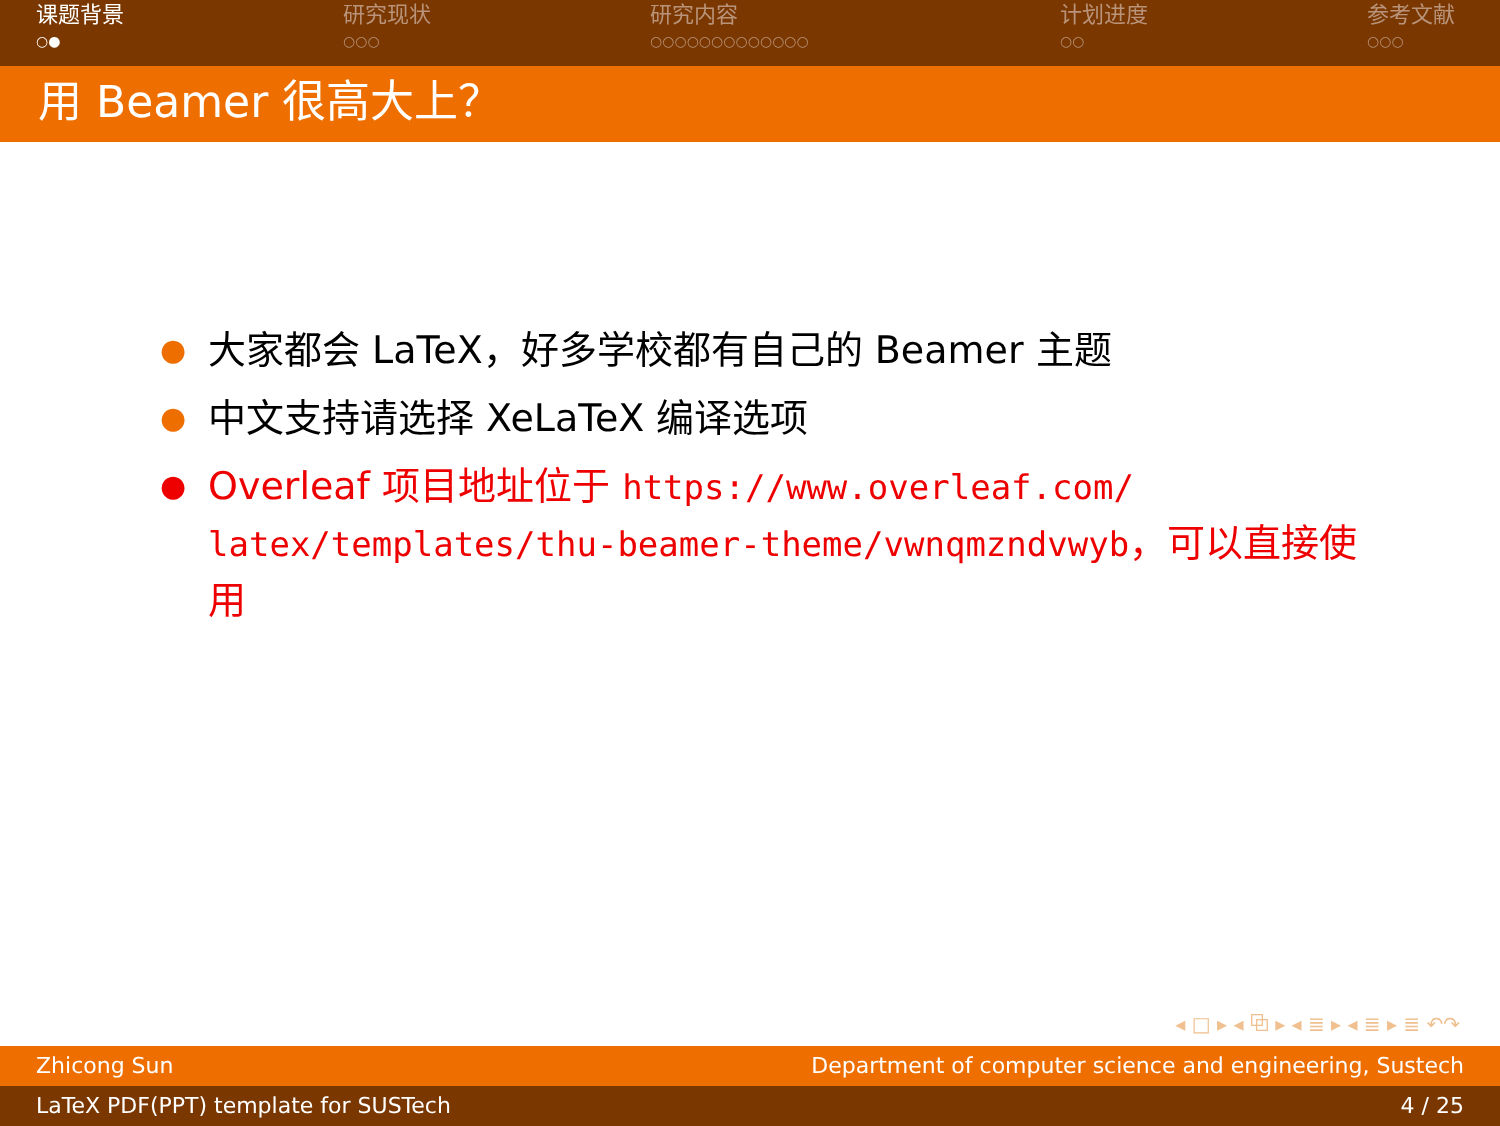课题背景
○●
研究现状
○○○
研究内容
○○○○○○○○○○○○○
计划进度
○○
参考文献
○○○
用 Beamer 很高大上？
● 大家都会 LaTeX，好多学校都有自己的 Beamer 主题
● 中文支持请选择 XeLaTeX 编译选项
● Overleaf 项目地址位于 https://www.overleaf.com/ latex/templates/thu-beamer-theme/vwnqmzndvwyb，可以直接使用
◂ □ ▸ ◂ ⧉ ▸ ◂ ≣ ▸ ◂ ≣ ▸ ≣ ↶↷
Zhicong Sun Department of computer science and engineering, Sustech
LaTeX PDF(PPT) template for SUSTech 4 / 25